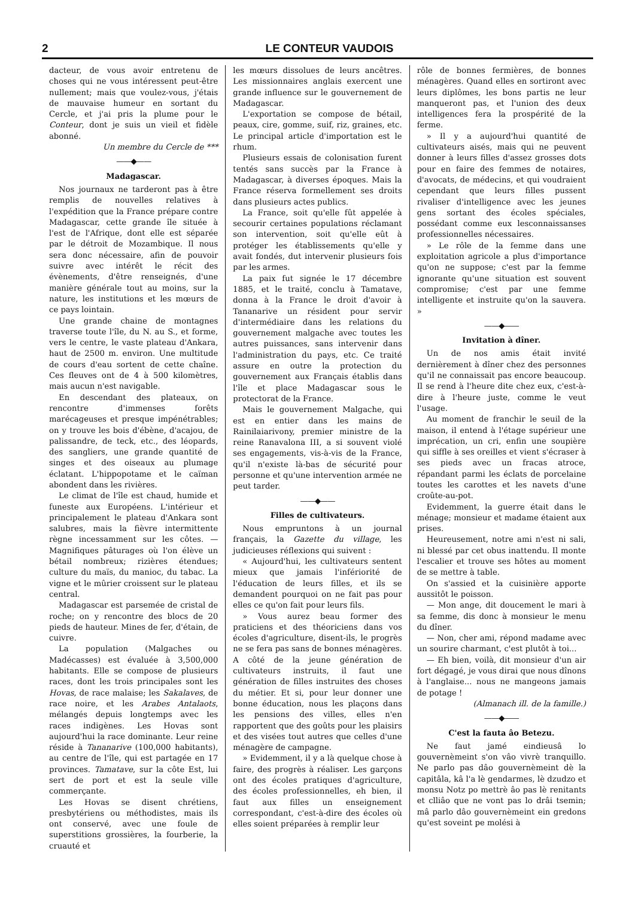2 LE CONTEUR VAUDOIS
dacteur, de vous avoir entretenu de choses qui ne vous intéressent peut-être nullement; mais que voulez-vous, j'étais de mauvaise humeur en sortant du Cercle, et j'ai pris la plume pour le Conteur, dont je suis un vieil et fidèle abonné.
Un membre du Cercle de ***
——◆——
Madagascar.
Nos journaux ne tarderont pas à être remplis de nouvelles relatives à l'expédition que la France prépare contre Madagascar, cette grande île située à l'est de l'Afrique, dont elle est séparée par le détroit de Mozambique. Il nous sera donc nécessaire, afin de pouvoir suivre avec intérêt le récit des évènements, d'être renseignés, d'une manière générale tout au moins, sur la nature, les institutions et les mœurs de ce pays lointain.
Une grande chaine de montagnes traverse toute l'île, du N. au S., et forme, vers le centre, le vaste plateau d'Ankara, haut de 2500 m. environ. Une multitude de cours d'eau sortent de cette chaîne. Ces fleuves ont de 4 à 500 kilomètres, mais aucun n'est navigable.
En descendant des plateaux, on rencontre d'immenses forêts marécageuses et presque impénétrables; on y trouve les bois d'ébène, d'acajou, de palissandre, de teck, etc., des léopards, des sangliers, une grande quantité de singes et des oiseaux au plumage éclatant. L'hippopotame et le caïman abondent dans les rivières.
Le climat de l'île est chaud, humide et funeste aux Européens. L'intérieur et principalement le plateau d'Ankara sont salubres, mais la fièvre intermittente règne incessamment sur les côtes. — Magnifiques pâturages où l'on élève un bétail nombreux; rizières étendues; culture du maïs, du manioc, du tabac. La vigne et le mûrier croissent sur le plateau central.
Madagascar est parsemée de cristal de roche; on y rencontre des blocs de 20 pieds de hauteur. Mines de fer, d'étain, de cuivre.
La population (Malgaches ou Madécasses) est évaluée à 3,500,000 habitants. Elle se compose de plusieurs races, dont les trois principales sont les Hovas, de race malaise; les Sakalaves, de race noire, et les Arabes Antalaots, mélangés depuis longtemps avec les races indigènes. Les Hovas sont aujourd'hui la race dominante. Leur reine réside à Tananarive (100,000 habitants), au centre de l'île, qui est partagée en 17 provinces. Tamatave, sur la côte Est, lui sert de port et est la seule ville commerçante.
Les Hovas se disent chrétiens, presbytériens ou méthodistes, mais ils ont conservé, avec une foule de superstitions grossières, la fourberie, la cruauté et
les mœurs dissolues de leurs ancêtres. Les missionnaires anglais exercent une grande influence sur le gouvernement de Madagascar.
L'exportation se compose de bétail, peaux, cire, gomme, suif, riz, graines, etc. Le principal article d'importation est le rhum.
Plusieurs essais de colonisation furent tentés sans succès par la France à Madagascar, à diverses époques. Mais la France réserva formellement ses droits dans plusieurs actes publics.
La France, soit qu'elle fût appelée à secourir certaines populations réclamant son intervention, soit qu'elle eût à protéger les établissements qu'elle y avait fondés, dut intervenir plusieurs fois par les armes.
La paix fut signée le 17 décembre 1885, et le traité, conclu à Tamatave, donna à la France le droit d'avoir à Tananarive un résident pour servir d'intermédiaire dans les relations du gouvernement malgache avec toutes les autres puissances, sans intervenir dans l'administration du pays, etc. Ce traité assure en outre la protection du gouvernement aux Français établis dans l'île et place Madagascar sous le protectorat de la France.
Mais le gouvernement Malgache, qui est en entier dans les mains de Rainilaiarivony, premier ministre de la reine Ranavalona III, a si souvent violé ses engagements, vis-à-vis de la France, qu'il n'existe là-bas de sécurité pour personne et qu'une intervention armée ne peut tarder.
——◆——
Filles de cultivateurs.
Nous empruntons à un journal français, la Gazette du village, les judicieuses réflexions qui suivent :
« Aujourd'hui, les cultivateurs sentent mieux que jamais l'infériorité de l'éducation de leurs filles, et ils se demandent pourquoi on ne fait pas pour elles ce qu'on fait pour leurs fils.
» Vous aurez beau former des praticiens et des théoriciens dans vos écoles d'agriculture, disent-ils, le progrès ne se fera pas sans de bonnes ménagères. A côté de la jeune génération de cultivateurs instruits, il faut une génération de filles instruites des choses du métier. Et si, pour leur donner une bonne éducation, nous les plaçons dans les pensions des villes, elles n'en rapportent que des goûts pour les plaisirs et des visées tout autres que celles d'une ménagère de campagne.
» Evidemment, il y a là quelque chose à faire, des progrès à réaliser. Les garçons ont des écoles pratiques d'agriculture, des écoles professionnelles, eh bien, il faut aux filles un enseignement correspondant, c'est-à-dire des écoles où elles soient préparées à remplir leur
rôle de bonnes fermières, de bonnes ménagères. Quand elles en sortiront avec leurs diplômes, les bons partis ne leur manqueront pas, et l'union des deux intelligences fera la prospérité de la ferme.
» Il y a aujourd'hui quantité de cultivateurs aisés, mais qui ne peuvent donner à leurs filles d'assez grosses dots pour en faire des femmes de notaires, d'avocats, de médecins, et qui voudraient cependant que leurs filles pussent rivaliser d'intelligence avec les jeunes gens sortant des écoles spéciales, possédant comme eux lesconnaissanses professionnelles nécessaires.
» Le rôle de la femme dans une exploitation agricole a plus d'importance qu'on ne suppose; c'est par la femme ignorante qu'une situation est souvent compromise; c'est par une femme intelligente et instruite qu'on la sauvera. »
——◆——
Invitation à dîner.
Un de nos amis était invité dernièrement à dîner chez des personnes qu'il ne connaissait pas encore beaucoup. Il se rend à l'heure dite chez eux, c'est-à-dire à l'heure juste, comme le veut l'usage.
Au moment de franchir le seuil de la maison, il entend à l'étage supérieur une imprécation, un cri, enfin une soupière qui siffle à ses oreilles et vient s'écraser à ses pieds avec un fracas atroce, répandant parmi les éclats de porcelaine toutes les carottes et les navets d'une croûte-au-pot.
Evidemment, la guerre était dans le ménage; monsieur et madame étaient aux prises.
Heureusement, notre ami n'est ni sali, ni blessé par cet obus inattendu. Il monte l'escalier et trouve ses hôtes au moment de se mettre à table.
On s'assied et la cuisinière apporte aussitôt le poisson.
— Mon ange, dit doucement le mari à sa femme, dis donc à monsieur le menu du dîner.
— Non, cher ami, répond madame avec un sourire charmant, c'est plutôt à toi...
— Eh bien, voilà, dit monsieur d'un air fort dégagé, je vous dirai que nous dînons à l'anglaise... nous ne mangeons jamais de potage !
(Almanach ill. de la famille.)
——◆——
C'est la fauta âo Betezu.
Ne faut jamé eindieusâ lo gouvernèmeint s'on vâo vivrè tranquillo. Ne parlo pas dâo gouvernèmeint dè la capitâla, kâ l'a lè gendarmes, lè dzudzo et monsu Notz po mettrè âo pas lè renitants et clliâo que ne vont pas lo drâi tsemin; mâ parlo dâo gouvernèmeint ein gredons qu'est soveint pe molési à